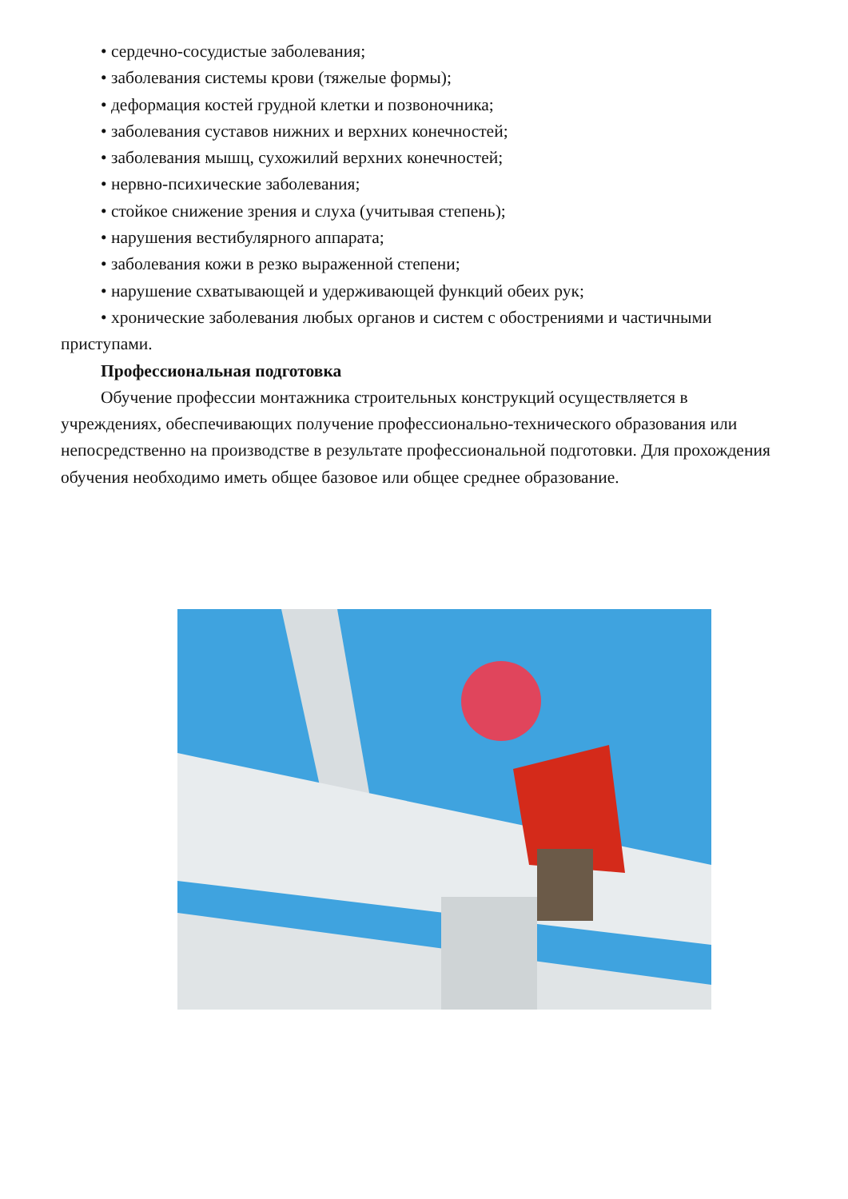• сердечно-сосудистые заболевания;
• заболевания системы крови (тяжелые формы);
• деформация костей грудной клетки и позвоночника;
• заболевания суставов нижних и верхних конечностей;
• заболевания мышц, сухожилий верхних конечностей;
• нервно-психические заболевания;
• стойкое снижение зрения и слуха (учитывая степень);
• нарушения вестибулярного аппарата;
• заболевания кожи в резко выраженной степени;
• нарушение схватывающей и удерживающей функций обеих рук;
• хронические заболевания любых органов и систем с обострениями и частичными приступами.
Профессиональная подготовка
Обучение профессии монтажника строительных конструкций осуществляется в учреждениях, обеспечивающих получение профессионально-технического образования или непосредственно на производстве в результате профессиональной подготовки. Для прохождения обучения необходимо иметь общее базовое или общее среднее образование.